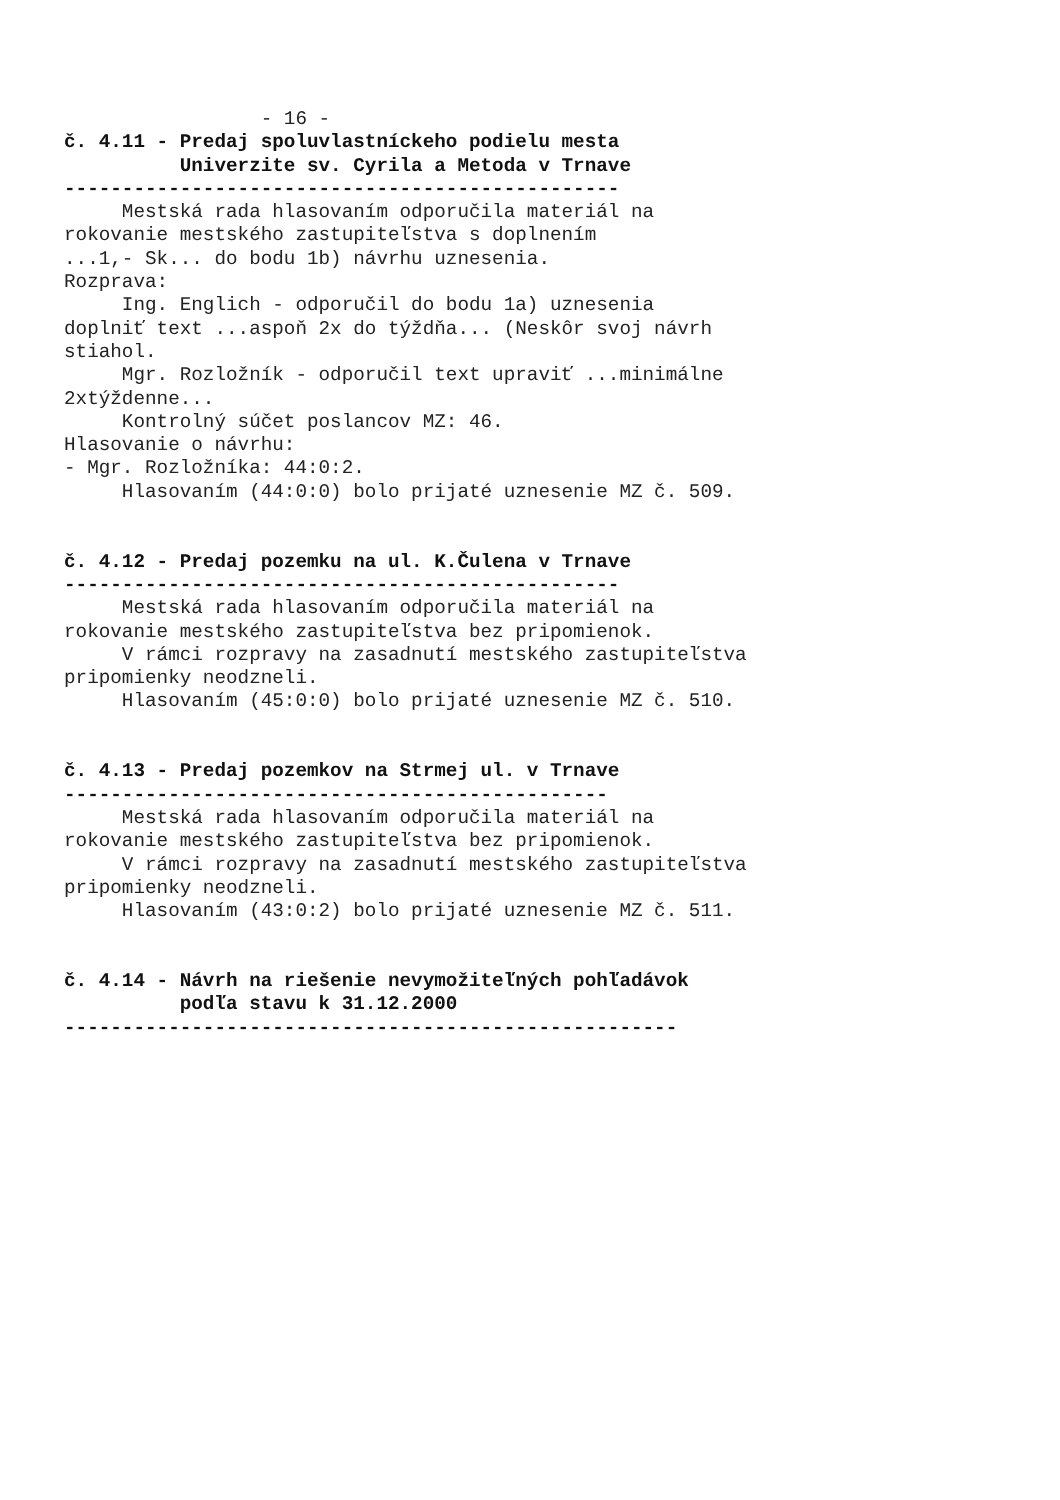- 16 - č. 4.11 - Predaj spoluvlastníckeho podielu mesta Univerzite sv. Cyrila a Metoda v Trnave ------------------------------------------------ Mestská rada hlasovaním odporučila materiál na rokovanie mestského zastupiteľstva s doplnením ...1,- Sk... do bodu 1b) návrhu uznesenia. Rozprava: Ing. Englich - odporučil do bodu 1a) uznesenia doplniť text ...aspoň 2x do týždňa... (Neskôr svoj návrh stiahol. Mgr. Rozložník - odporučil text upraviť ...minimálne 2xtýždenne... Kontrolný súčet poslancov MZ: 46. Hlasovanie o návrhu: - Mgr. Rozložníka: 44:0:2. Hlasovaním (44:0:0) bolo prijaté uznesenie MZ č. 509. č. 4.12 - Predaj pozemku na ul. K.Čulena v Trnave ------------------------------------------------ Mestská rada hlasovaním odporučila materiál na rokovanie mestského zastupiteľstva bez pripomienok. V rámci rozpravy na zasadnutí mestského zastupiteľstva pripomienky neodzneli. Hlasovaním (45:0:0) bolo prijaté uznesenie MZ č. 510. č. 4.13 - Predaj pozemkov na Strmej ul. v Trnave ----------------------------------------------- Mestská rada hlasovaním odporučila materiál na rokovanie mestského zastupiteľstva bez pripomienok. V rámci rozpravy na zasadnutí mestského zastupiteľstva pripomienky neodzneli. Hlasovaním (43:0:2) bolo prijaté uznesenie MZ č. 511. č. 4.14 - Návrh na riešenie nevymožiteľných pohľadávok podľa stavu k 31.12.2000 -----------------------------------------------------